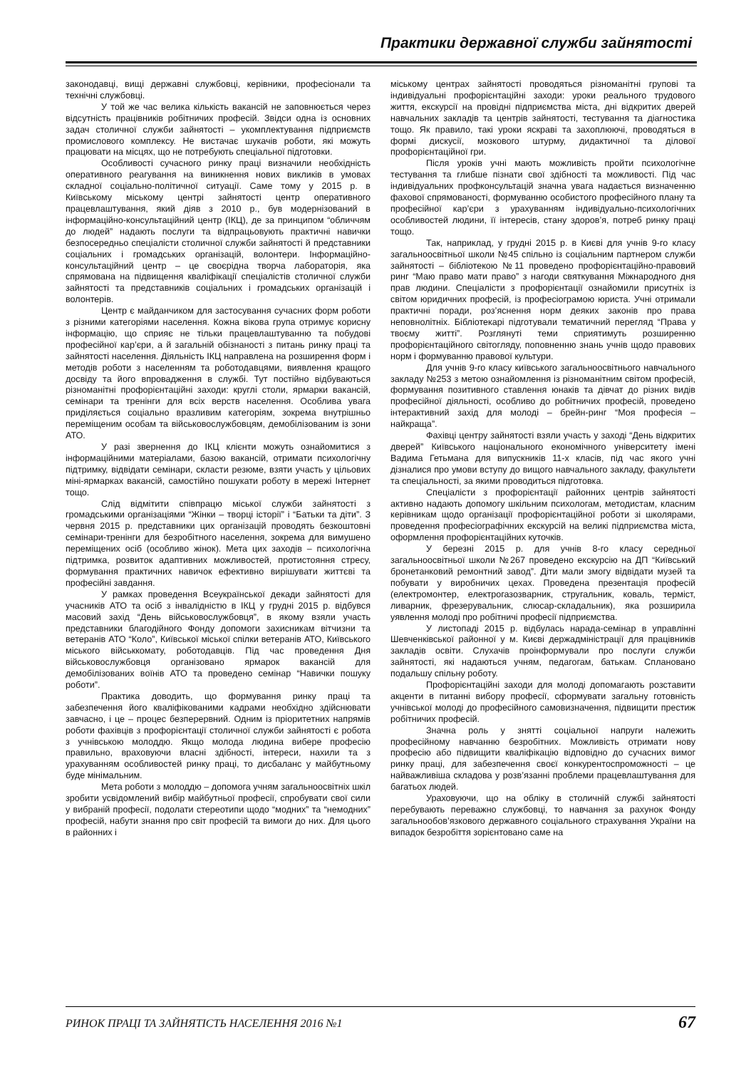Практики державної служби зайнятості
законодавці, вищі державні службовці, керівники, професіонали та технічні службовці.
У той же час велика кількість вакансій не заповнюється через відсутність працівників робітничих професій. Звідси одна із основних задач столичної служби зайнятості – укомплектування підприємств промислового комплексу. Не вистачає шукачів роботи, які можуть працювати на місцях, що не потребують спеціальної підготовки.
Особливості сучасного ринку праці визначили необхідність оперативного реагування на виникнення нових викликів в умовах складної соціально-політичної ситуації. Саме тому у 2015 р. в Київському міському центрі зайнятості центр оперативного працевлаштування, який діяв з 2010 р., був модернізований в інформаційно-консультаційний центр (ІКЦ), де за принципом “обличчям до людей” надають послуги та відпрацьовують практичні навички безпосередньо спеціалісти столичної служби зайнятості й представники соціальних і громадських організацій, волонтери. Інформаційно-консультаційний центр – це своєрідна творча лабораторія, яка спрямована на підвищення кваліфікації спеціалістів столичної служби зайнятості та представників соціальних і громадських організацій і волонтерів.
Центр є майданчиком для застосування сучасних форм роботи з різними категоріями населення. Кожна вікова група отримує корисну інформацію, що сприяє не тільки працевлаштуванню та побудові професійної кар’єри, а й загальній обізнаності з питань ринку праці та зайнятості населення. Діяльність ІКЦ направлена на розширення форм і методів роботи з населенням та роботодавцями, виявлення кращого досвіду та його впровадження в службі. Тут постійно відбуваються різноманітні профорієнтаційні заходи: круглі столи, ярмарки вакансій, семінари та тренінги для всіх верств населення. Особлива увага приділяється соціально вразливим категоріям, зокрема внутрішньо переміщеним особам та військовослужбовцям, демобілізованим із зони АТО.
У разі звернення до ІКЦ клієнти можуть ознайомитися з інформаційними матеріалами, базою вакансій, отримати психологічну підтримку, відвідати семінари, скласти резюме, взяти участь у цільових міні-ярмарках вакансій, самостійно пошукати роботу в мережі Інтернет тощо.
Слід відмітити співпрацю міської служби зайнятості з громадськими організаціями “Жінки – творці історії” і “Батьки та діти”. З червня 2015 р. представники цих організацій проводять безкоштовні семінари-тренінги для безробітного населення, зокрема для вимушено переміщених осіб (особливо жінок). Мета цих заходів – психологічна підтримка, розвиток адаптивних можливостей, протистояння стресу, формування практичних навичок ефективно вирішувати життєві та професійні завдання.
У рамках проведення Всеукраїнської декади зайнятості для учасників АТО та осіб з інвалідністю в ІКЦ у грудні 2015 р. відбувся масовий захід “День військовослужбовця”, в якому взяли участь представники благодійного Фонду допомоги захисникам вітчизни та ветеранів АТО “Коло”, Київської міської спілки ветеранів АТО, Київського міського військкомату, роботодавців. Під час проведення Дня військовослужбовця організовано ярмарок вакансій для демобілізованих воїнів АТО та проведено семінар “Навички пошуку роботи”.
Практика доводить, що формування ринку праці та забезпечення його кваліфікованими кадрами необхідно здійснювати завчасно, і це – процес безперервний. Одним із пріоритетних напрямів роботи фахівців з профорієнтації столичної служби зайнятості є робота з учнівською молоддю. Якщо молода людина вибере професію правильно, враховуючи власні здібності, інтереси, нахили та з урахуванням особливостей ринку праці, то дисбаланс у майбутньому буде мінімальним.
Мета роботи з молоддю – допомога учням загальноосвітніх шкіл зробити усвідомлений вибір майбутньої професії, спробувати свої сили у вибраній професії, подолати стереотипи щодо “модних” та “немодних” професій, набути знання про світ професій та вимоги до них. Для цього в районних і
міському центрах зайнятості проводяться різноманітні групові та індивідуальні профорієнтаційні заходи: уроки реального трудового життя, екскурсії на провідні підприємства міста, дні відкритих дверей навчальних закладів та центрів зайнятості, тестування та діагностика тощо. Як правило, такі уроки яскраві та захоплюючі, проводяться в формі дискусії, мозкового штурму, дидактичної та ділової профорієнтаційної гри.
Після уроків учні мають можливість пройти психологічне тестування та глибше пізнати свої здібності та можливості. Під час індивідуальних профконсультацій значна увага надається визначенню фахової спрямованості, формуванню особистого професійного плану та професійної кар’єри з урахуванням індивідуально-психологічних особливостей людини, її інтересів, стану здоров’я, потреб ринку праці тощо.
Так, наприклад, у грудні 2015 р. в Києві для учнів 9-го класу загальноосвітньої школи №45 спільно із соціальним партнером служби зайнятості – бібліотекою №11 проведено профорієнтаційно-правовий ринг “Маю право мати право” з нагоди святкування Міжнародного дня прав людини. Спеціалісти з профорієнтації ознайомили присутніх із світом юридичних професій, із професіограмою юриста. Учні отримали практичні поради, роз’яснення норм деяких законів про права неповнолітніх. Бібліотекарі підготували тематичний перегляд “Права у твоєму житті”. Розглянуті теми сприятимуть розширенню профорієнтаційного світогляду, поповненню знань учнів щодо правових норм і формуванню правової культури.
Для учнів 9-го класу київського загальноосвітнього навчального закладу №253 з метою ознайомлення із різноманітним світом професій, формування позитивного ставлення юнаків та дівчат до різних видів професійної діяльності, особливо до робітничих професій, проведено інтерактивний захід для молоді – брейн-ринг “Моя професія – найкраща”.
Фахівці центру зайнятості взяли участь у заході “День відкритих дверей” Київського національного економічного університету імені Вадима Гетьмана для випускників 11-х класів, під час якого учні дізналися про умови вступу до вищого навчального закладу, факультети та спеціальності, за якими проводиться підготовка.
Спеціалісти з профорієнтації районних центрів зайнятості активно надають допомогу шкільним психологам, методистам, класним керівникам щодо організації профорієнтаційної роботи зі школярами, проведення професіографічних екскурсій на великі підприємства міста, оформлення профорієнтаційних куточків.
У березні 2015 р. для учнів 8-го класу середньої загальноосвітньої школи №267 проведено екскурсію на ДП “Київський бронетанковий ремонтний завод”. Діти мали змогу відвідати музей та побувати у виробничих цехах. Проведена презентація професій (електромонтер, електрогазозварник, стругальник, коваль, терміст, ливарник, фрезерувальник, слюсар-складальник), яка розширила уявлення молоді про робітничі професії підприємства.
У листопаді 2015 р. відбулась нарада-семінар в управлінні Шевченківської районної у м. Києві держадміністрації для працівників закладів освіти. Слухачів проінформували про послуги служби зайнятості, які надаються учням, педагогам, батькам. Сплановано подальшу спільну роботу.
Профорієнтаційні заходи для молоді допомагають розставити акценти в питанні вибору професії, сформувати загальну готовність учнівської молоді до професійного самовизначення, підвищити престиж робітничих професій.
Значна роль у знятті соціальної напруги належить професійному навчанню безробітних. Можливість отримати нову професію або підвищити кваліфікацію відповідно до сучасних вимог ринку праці, для забезпечення своєї конкурентоспроможності – це найважливіша складова у розв’язанні проблеми працевлаштування для багатьох людей.
Ураховуючи, що на обліку в столичній службі зайнятості перебувають переважно службовці, то навчання за рахунок Фонду загальнообов’язкового державного соціального страхування України на випадок безробіття зорієнтовано саме на
РИНОК ПРАЦІ ТА ЗАЙНЯТІСТЬ НАСЕЛЕННЯ 2016 №1 67